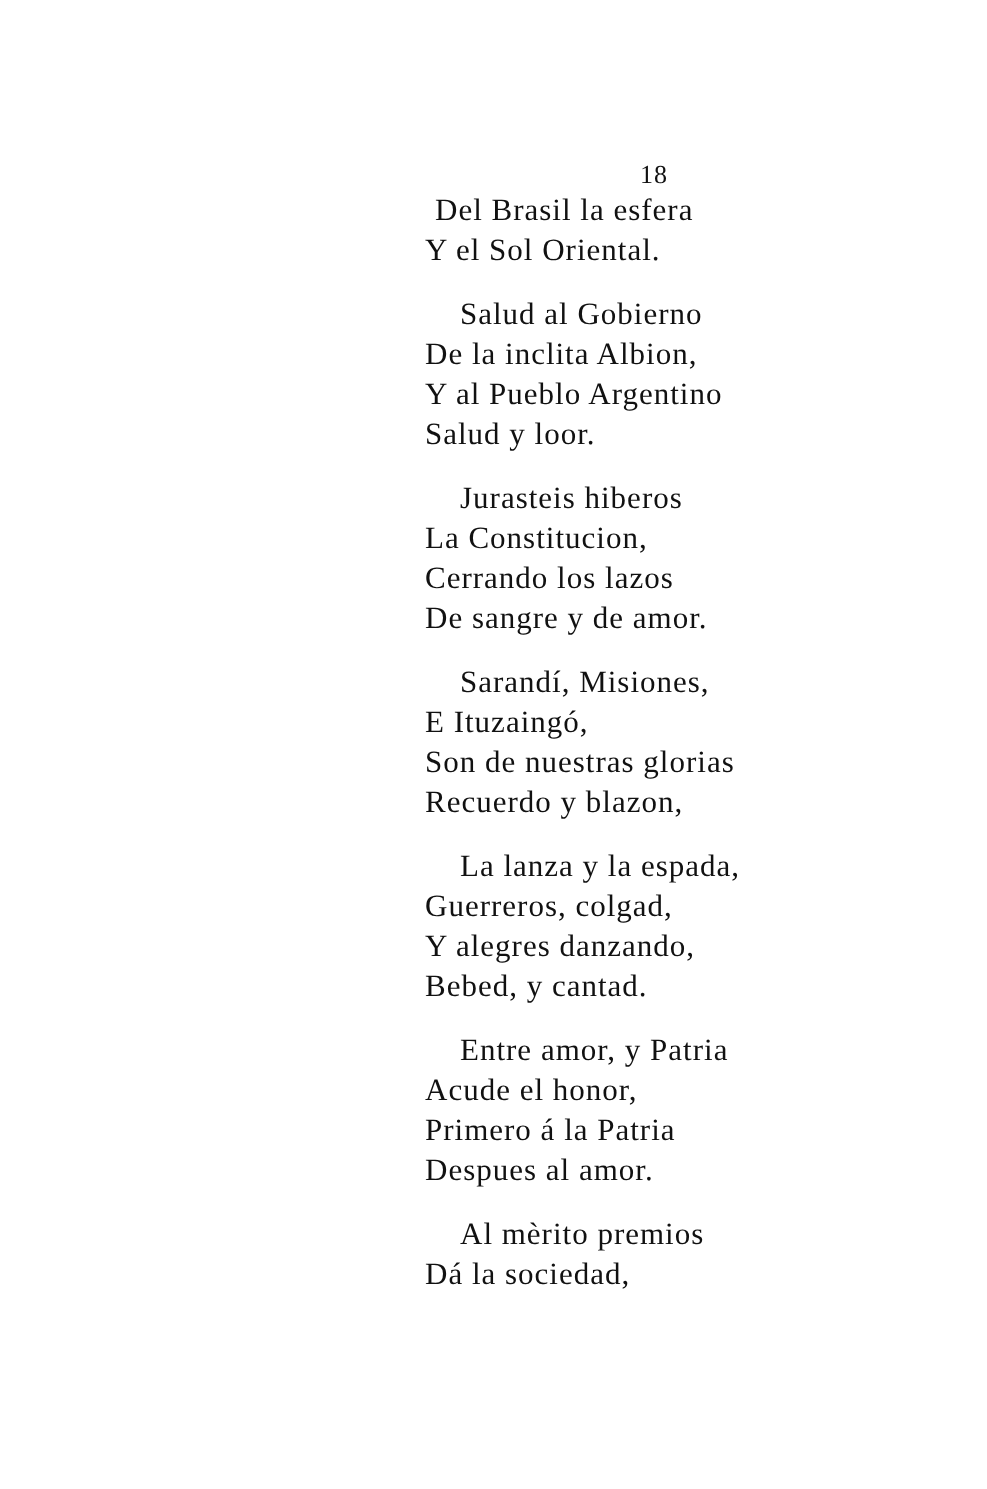18
Del Brasil la esfera
Y el Sol Oriental.
Salud al Gobierno
De la inclita Albion,
Y al Pueblo Argentino
Salud y loor.
Jurasteis hiberos
La Constitucion,
Cerrando los lazos
De sangre y de amor.
Sarandí, Misiones,
E Ituzaingó,
Son de nuestras glorias
Recuerdo y blazon,
La lanza y la espada,
Guerreros, colgad,
Y alegres danzando,
Bebed, y cantad.
Entre amor, y Patria
Acude el honor,
Primero á la Patria
Despues al amor.
Al mèrito premios
Dá la sociedad,